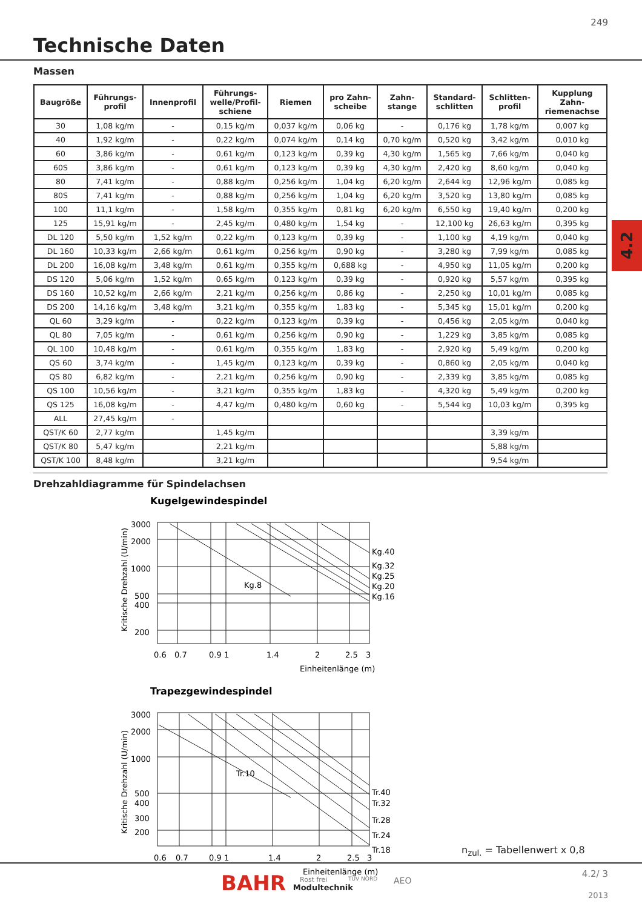249
Technische Daten
Massen
| Baugröße | Führungs- profil | Innenprofil | Führungs- welle/Profil- schiene | Riemen | pro Zahn- scheibe | Zahn- stange | Standard- schlitten | Schlitten- profil | Kupplung Zahn- riemenachse |
| --- | --- | --- | --- | --- | --- | --- | --- | --- | --- |
| 30 | 1,08 kg/m | - | 0,15 kg/m | 0,037 kg/m | 0,06 kg | - | 0,176 kg | 1,78 kg/m | 0,007 kg |
| 40 | 1,92 kg/m | - | 0,22 kg/m | 0,074 kg/m | 0,14 kg | 0,70 kg/m | 0,520 kg | 3,42 kg/m | 0,010 kg |
| 60 | 3,86 kg/m | - | 0,61 kg/m | 0,123 kg/m | 0,39 kg | 4,30 kg/m | 1,565 kg | 7,66 kg/m | 0,040 kg |
| 60S | 3,86 kg/m | - | 0,61 kg/m | 0,123 kg/m | 0,39 kg | 4,30 kg/m | 2,420 kg | 8,60 kg/m | 0,040 kg |
| 80 | 7,41 kg/m | - | 0,88 kg/m | 0,256 kg/m | 1,04 kg | 6,20 kg/m | 2,644 kg | 12,96 kg/m | 0,085 kg |
| 80S | 7,41 kg/m | - | 0,88 kg/m | 0,256 kg/m | 1,04 kg | 6,20 kg/m | 3,520 kg | 13,80 kg/m | 0,085 kg |
| 100 | 11,1 kg/m | - | 1,58 kg/m | 0,355 kg/m | 0,81 kg | 6,20 kg/m | 6,550 kg | 19,40 kg/m | 0,200 kg |
| 125 | 15,91 kg/m | - | 2,45 kg/m | 0,480 kg/m | 1,54 kg | - | 12,100 kg | 26,63 kg/m | 0,395 kg |
| DL 120 | 5,50 kg/m | 1,52 kg/m | 0,22 kg/m | 0,123 kg/m | 0,39 kg | - | 1,100 kg | 4,19 kg/m | 0,040 kg |
| DL 160 | 10,33 kg/m | 2,66 kg/m | 0,61 kg/m | 0,256 kg/m | 0,90 kg | - | 3,280 kg | 7,99 kg/m | 0,085 kg |
| DL 200 | 16,08 kg/m | 3,48 kg/m | 0,61 kg/m | 0,355 kg/m | 0,688 kg | - | 4,950 kg | 11,05 kg/m | 0,200 kg |
| DS 120 | 5,06 kg/m | 1,52 kg/m | 0,65 kg/m | 0,123 kg/m | 0,39 kg | - | 0,920 kg | 5,57 kg/m | 0,395 kg |
| DS 160 | 10,52 kg/m | 2,66 kg/m | 2,21 kg/m | 0,256 kg/m | 0,86 kg | - | 2,250 kg | 10,01 kg/m | 0,085 kg |
| DS 200 | 14,16 kg/m | 3,48 kg/m | 3,21 kg/m | 0,355 kg/m | 1,83 kg | - | 5,345 kg | 15,01 kg/m | 0,200 kg |
| QL 60 | 3,29 kg/m | - | 0,22 kg/m | 0,123 kg/m | 0,39 kg | - | 0,456 kg | 2,05 kg/m | 0,040 kg |
| QL 80 | 7,05 kg/m | - | 0,61 kg/m | 0,256 kg/m | 0,90 kg | - | 1,229 kg | 3,85 kg/m | 0,085 kg |
| QL 100 | 10,48 kg/m | - | 0,61 kg/m | 0,355 kg/m | 1,83 kg | - | 2,920 kg | 5,49 kg/m | 0,200 kg |
| QS 60 | 3,74 kg/m | - | 1,45 kg/m | 0,123 kg/m | 0,39 kg | - | 0,860 kg | 2,05 kg/m | 0,040 kg |
| QS 80 | 6,82 kg/m | - | 2,21 kg/m | 0,256 kg/m | 0,90 kg | - | 2,339 kg | 3,85 kg/m | 0,085 kg |
| QS 100 | 10,56 kg/m | - | 3,21 kg/m | 0,355 kg/m | 1,83 kg | - | 4,320 kg | 5,49 kg/m | 0,200 kg |
| QS 125 | 16,08 kg/m | - | 4,47 kg/m | 0,480 kg/m | 0,60 kg | - | 5,544 kg | 10,03 kg/m | 0,395 kg |
| ALL | 27,45 kg/m | - | | | | | | | |
| QST/K 60 | 2,77 kg/m | | 1,45 kg/m | | | | | 3,39 kg/m | |
| QST/K 80 | 5,47 kg/m | | 2,21 kg/m | | | | | 5,88 kg/m | |
| QST/K 100 | 8,48 kg/m | | 3,21 kg/m | | | | | 9,54 kg/m | |
4.2
Drehzahldiagramme für Spindelachsen
Kugelgewindespindel
3000
2000
1000
500
400
200
Kg.8
Kg.40
Kg.32
Kg.25
Kg.20
Kg.16
0.6
0.7
0.9
1
1.4
2
2.5
3
Einheitenlänge (m)
Kritische Drehzahl (U/min)
Trapezgewindespindel
3000
2000
1000
500
400
300
200
Tr.10
Tr.40
Tr.32
Tr.28
Tr.24
Tr.18
0.6
0.7
0.9
1
1.4
2
2.5
3
Einheitenlänge (m)
Kritische Drehzahl (U/min)
n<sub>zul.</sub> = Tabellenwert x 0,8
BAHR Modultechnik Rost frei TÜV NORD AEO
4.2/ 3
2013